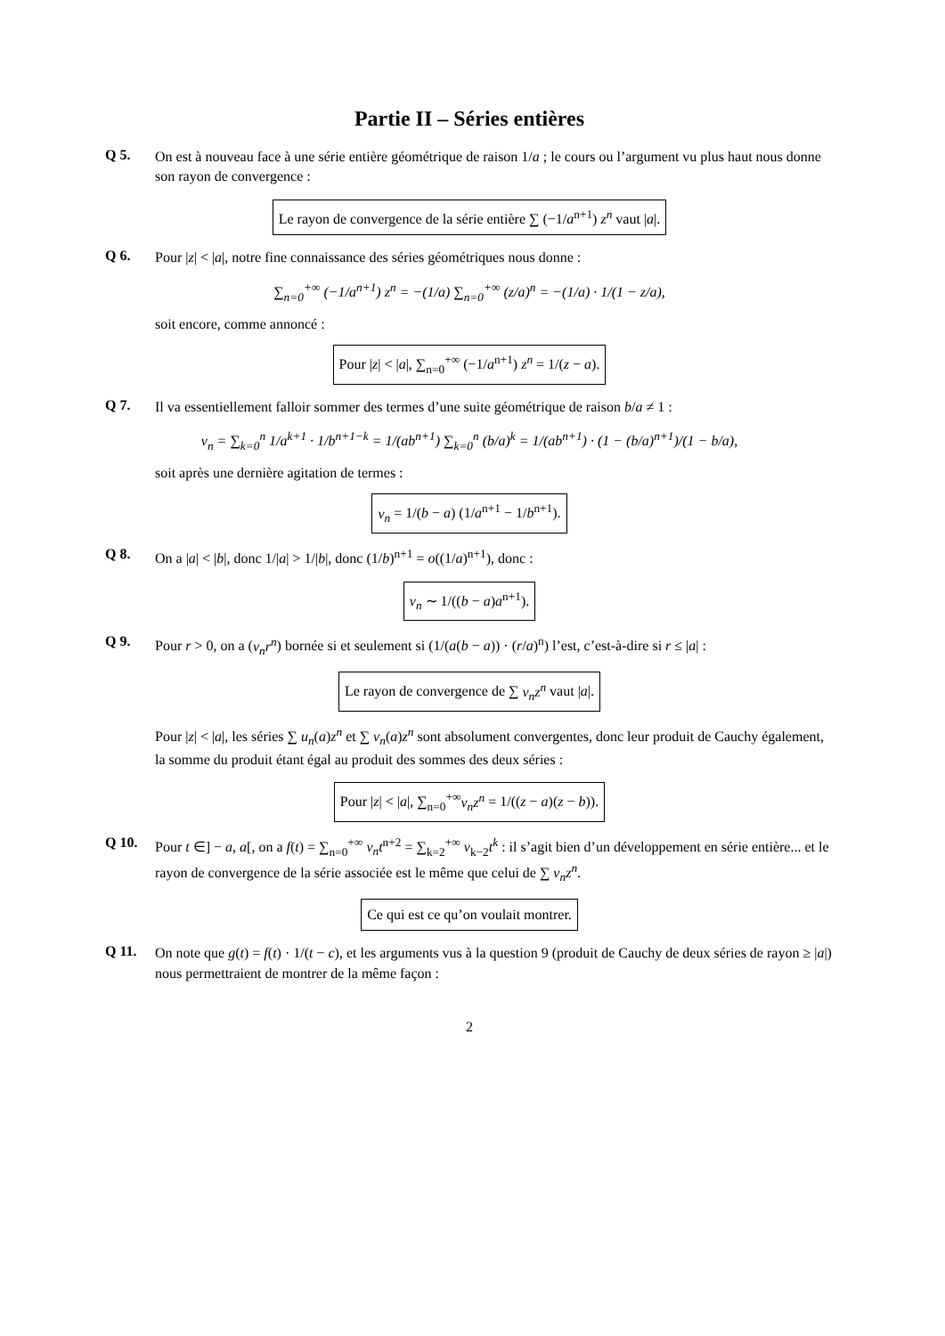Partie II – Séries entières
Q 5.
On est à nouveau face à une série entière géométrique de raison 1/a ; le cours ou l’argument vu plus haut nous donne son rayon de convergence :
Le rayon de convergence de la série entière ∑ (−1/a<sup>n+1</sup>) z<sup>n</sup> vaut |a|.
Q 6.
Pour |z| < |a|, notre fine connaissance des séries géométriques nous donne :
∑<sub>n=0</sub><sup>+∞</sup> (−1/a<sup>n+1</sup>) z<sup>n</sup> = −(1/a) ∑<sub>n=0</sub><sup>+∞</sup> (z/a)<sup>n</sup> = −(1/a) · 1/(1 − z/a),
soit encore, comme annoncé :
Pour |z| < |a|, ∑<sub>n=0</sub><sup>+∞</sup> (−1/a<sup>n+1</sup>) z<sup>n</sup> = 1/(z − a).
Q 7.
Il va essentiellement falloir sommer des termes d’une suite géométrique de raison b/a ≠ 1 :
v<sub>n</sub> = ∑<sub>k=0</sub><sup>n</sup> 1/a<sup>k+1</sup> · 1/b<sup>n+1−k</sup> = 1/(ab<sup>n+1</sup>) ∑<sub>k=0</sub><sup>n</sup> (b/a)<sup>k</sup> = 1/(ab<sup>n+1</sup>) · (1 − (b/a)<sup>n+1</sup>)/(1 − b/a),
soit après une dernière agitation de termes :
v<sub>n</sub> = 1/(b − a) (1/a<sup>n+1</sup> − 1/b<sup>n+1</sup>).
Q 8.
On a |a| < |b|, donc 1/|a| > 1/|b|, donc (1/b)<sup>n+1</sup> = o((1/a)<sup>n+1</sup>), donc :
v<sub>n</sub> ∼ 1/((b − a)a<sup>n+1</sup>).
Q 9.
Pour r > 0, on a (v<sub>n</sub>r<sup>n</sup>) bornée si et seulement si (1/(a(b − a)) · (r/a)<sup>n</sup>) l’est, c’est-à-dire si r ≤ |a| :
Le rayon de convergence de ∑ v<sub>n</sub>z<sup>n</sup> vaut |a|.
Pour |z| < |a|, les séries ∑ u<sub>n</sub>(a)z<sup>n</sup> et ∑ v<sub>n</sub>(a)z<sup>n</sup> sont absolument convergentes, donc leur produit de Cauchy également, la somme du produit étant égal au produit des sommes des deux séries :
Pour |z| < |a|, ∑<sub>n=0</sub><sup>+∞</sup> v<sub>n</sub>z<sup>n</sup> = 1/((z − a)(z − b)).
Q 10.
Pour t ∈] − a, a[, on a f(t) = ∑<sub>n=0</sub><sup>+∞</sup> v<sub>n</sub>t<sup>n+2</sup> = ∑<sub>k=2</sub><sup>+∞</sup> v<sub>k−2</sub>t<sup>k</sup> : il s’agit bien d’un développement en série entière... et le rayon de convergence de la série associée est le même que celui de ∑ v<sub>n</sub>z<sup>n</sup>.
Ce qui est ce qu’on voulait montrer.
Q 11.
On note que g(t) = f(t) · 1/(t − c), et les arguments vus à la question 9 (produit de Cauchy de deux séries de rayon ≥ |a|) nous permettraient de montrer de la même façon :
2